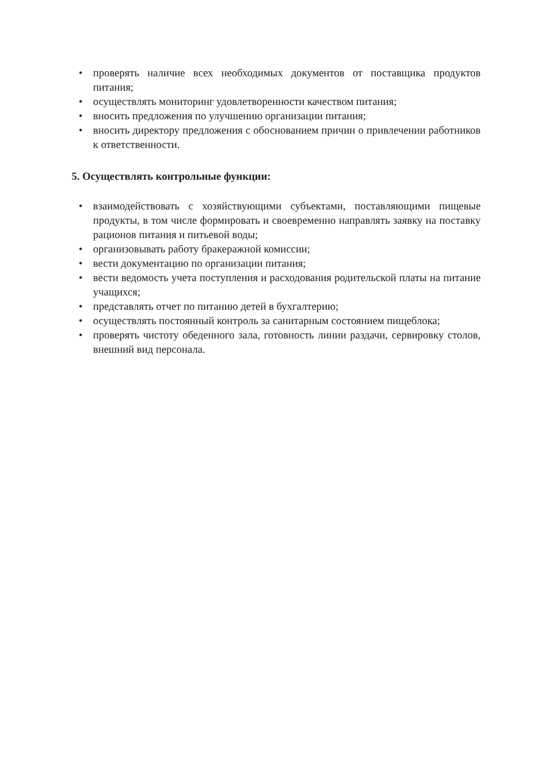• проверять наличие всех необходимых документов от поставщика продуктов питания;
• осуществлять мониторинг удовлетворенности качеством питания;
• вносить предложения по улучшению организации питания;
• вносить директору предложения с обоснованием причин о привлечении работников к ответственности.
5. Осуществлять контрольные функции:
• взаимодействовать с хозяйствующими субъектами, поставляющими пищевые продукты, в том числе формировать и своевременно направлять заявку на поставку рационов питания и питьевой воды;
• организовывать работу бракеражной комиссии;
• вести документацию по организации питания;
• вести ведомость учета поступления и расходования родительской платы на питание учащихся;
• представлять отчет по питанию детей в бухгалтерию;
• осуществлять постоянный контроль за санитарным состоянием пищеблока;
• проверять чистоту обеденного зала, готовность линии раздачи, сервировку столов, внешний вид персонала.